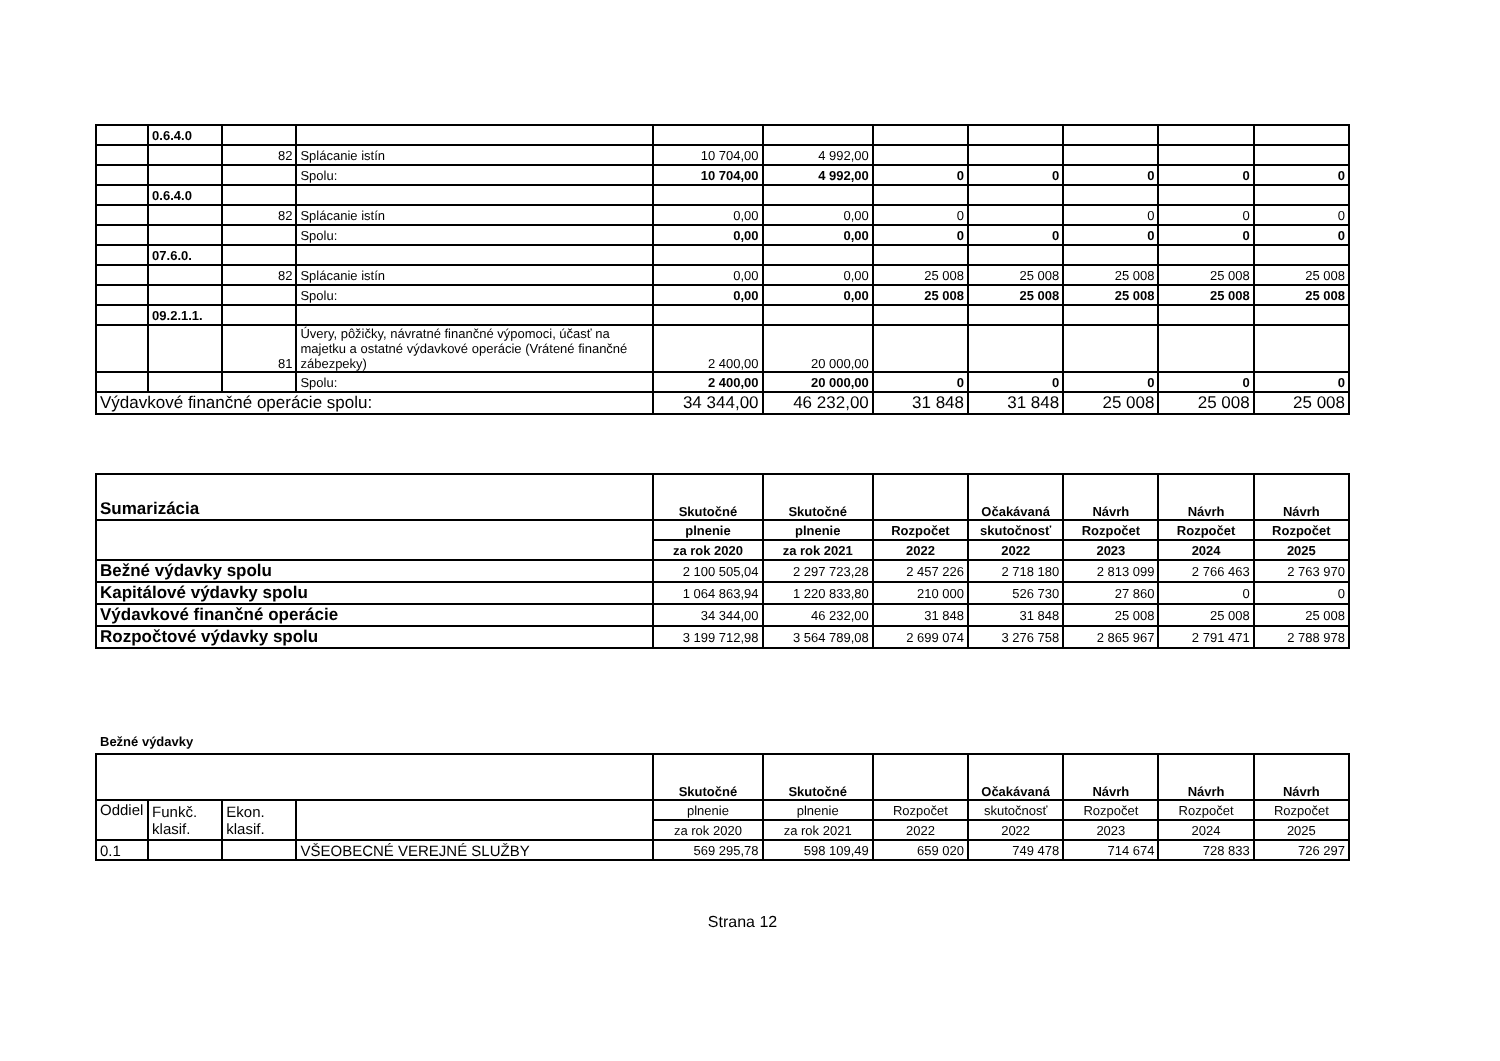| | 0.6.4.0 | | | | | | | | | |
| | | 82 | Splácanie istín | 10 704,00 | 4 992,00 | | | | | |
| | | | Spolu: | 10 704,00 | 4 992,00 | 0 | 0 | 0 | 0 | 0 |
| | 0.6.4.0 | | | | | | | | | |
| | | 82 | Splácanie istín | 0,00 | 0,00 | 0 | | 0 | 0 | 0 |
| | | | Spolu: | 0,00 | 0,00 | 0 | 0 | 0 | 0 | 0 |
| | 07.6.0. | | | | | | | | | |
| | | 82 | Splácanie istín | 0,00 | 0,00 | 25 008 | 25 008 | 25 008 | 25 008 | 25 008 |
| | | | Spolu: | 0,00 | 0,00 | 25 008 | 25 008 | 25 008 | 25 008 | 25 008 |
| | 09.2.1.1. | | | | | | | | | |
| | | 81 | Úvery, pôžičky, návratné finančné výpomoci, účasť na majetku a ostatné výdavkové operácie (Vrátené finančné zábezpeky) | 2 400,00 | 20 000,00 | | | | | |
| | | | Spolu: | 2 400,00 | 20 000,00 | 0 | 0 | 0 | 0 | 0 |
| Výdavkové finančné operácie spolu: | | | | 34 344,00 | 46 232,00 | 31 848 | 31 848 | 25 008 | 25 008 | 25 008 |
| Sumarizácia | Skutočné | Skutočné | | Očakávaná | Návrh | Návrh | Návrh |
| | plnenie | plnenie | Rozpočet | skutočnosť | Rozpočet | Rozpočet | Rozpočet |
| | za rok 2020 | za rok 2021 | 2022 | 2022 | 2023 | 2024 | 2025 |
| Bežné výdavky spolu | 2 100 505,04 | 2 297 723,28 | 2 457 226 | 2 718 180 | 2 813 099 | 2 766 463 | 2 763 970 |
| Kapitálové výdavky spolu | 1 064 863,94 | 1 220 833,80 | 210 000 | 526 730 | 27 860 | 0 | 0 |
| Výdavkové finančné operácie | 34 344,00 | 46 232,00 | 31 848 | 31 848 | 25 008 | 25 008 | 25 008 |
| Rozpočtové výdavky spolu | 3 199 712,98 | 3 564 789,08 | 2 699 074 | 3 276 758 | 2 865 967 | 2 791 471 | 2 788 978 |
Bežné výdavky
| | | | | Skutočné | Skutočné | | Očakávaná | Návrh | Návrh | Návrh |
| Oddiel | Funkč. klasif. | Ekon. klasif. | | plnenie | plnenie | Rozpočet | skutočnosť | Rozpočet | Rozpočet | Rozpočet |
| | | | | za rok 2020 | za rok 2021 | 2022 | 2022 | 2023 | 2024 | 2025 |
| 0.1 | | | VŠEOBECNÉ VEREJNÉ SLUŽBY | 569 295,78 | 598 109,49 | 659 020 | 749 478 | 714 674 | 728 833 | 726 297 |
Strana 12